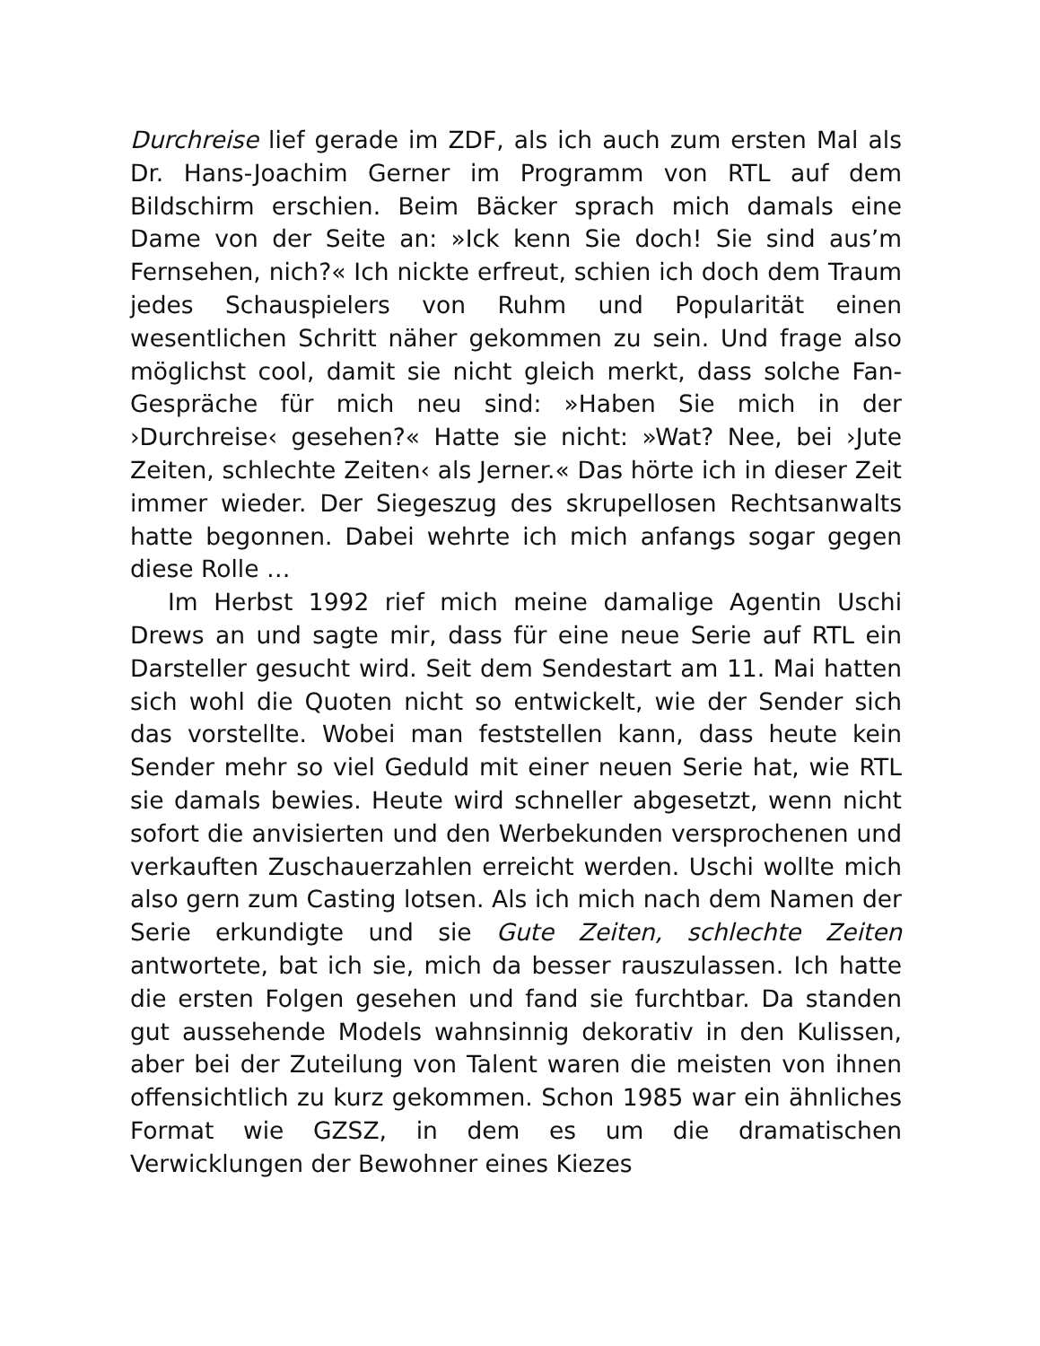Durchreise lief gerade im ZDF, als ich auch zum ersten Mal als Dr. Hans-Joachim Gerner im Programm von RTL auf dem Bildschirm erschien. Beim Bäcker sprach mich damals eine Dame von der Seite an: »Ick kenn Sie doch! Sie sind aus’m Fernsehen, nich?« Ich nickte erfreut, schien ich doch dem Traum jedes Schauspielers von Ruhm und Popularität einen wesentlichen Schritt näher gekommen zu sein. Und frage also möglichst cool, damit sie nicht gleich merkt, dass solche Fan-Gespräche für mich neu sind: »Haben Sie mich in der ›Durchreise‹ gesehen?« Hatte sie nicht: »Wat? Nee, bei ›Jute Zeiten, schlechte Zeiten‹ als Jerner.« Das hörte ich in dieser Zeit immer wieder. Der Siegeszug des skrupellosen Rechtsanwalts hatte begonnen. Dabei wehrte ich mich anfangs sogar gegen diese Rolle …
Im Herbst 1992 rief mich meine damalige Agentin Uschi Drews an und sagte mir, dass für eine neue Serie auf RTL ein Darsteller gesucht wird. Seit dem Sendestart am 11. Mai hatten sich wohl die Quoten nicht so entwickelt, wie der Sender sich das vorstellte. Wobei man feststellen kann, dass heute kein Sender mehr so viel Geduld mit einer neuen Serie hat, wie RTL sie damals bewies. Heute wird schneller abgesetzt, wenn nicht sofort die anvisierten und den Werbekunden versprochenen und verkauften Zuschauerzahlen erreicht werden. Uschi wollte mich also gern zum Casting lotsen. Als ich mich nach dem Namen der Serie erkundigte und sie Gute Zeiten, schlechte Zeiten antwortete, bat ich sie, mich da besser rauszulassen. Ich hatte die ersten Folgen gesehen und fand sie furchtbar. Da standen gut aussehende Models wahnsinnig dekorativ in den Kulissen, aber bei der Zuteilung von Talent waren die meisten von ihnen offensichtlich zu kurz gekommen. Schon 1985 war ein ähnliches Format wie GZSZ, in dem es um die dramatischen Verwicklungen der Bewohner eines Kiezes